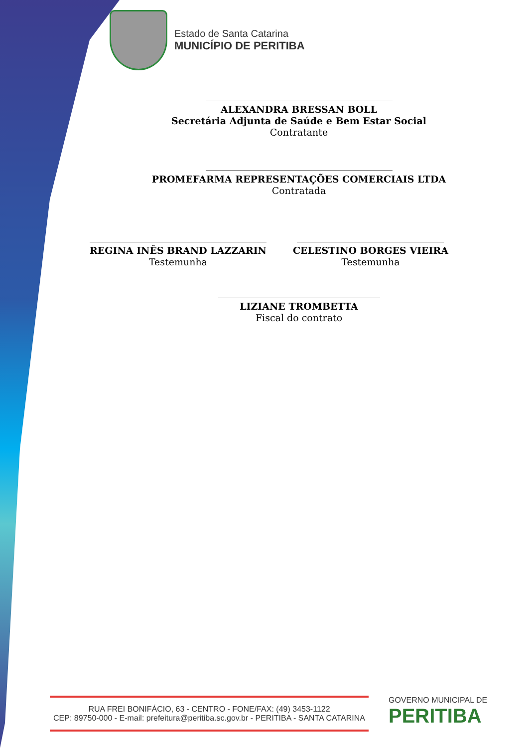Estado de Santa Catarina
MUNICÍPIO DE PERITIBA
ALEXANDRA BRESSAN BOLL
Secretária Adjunta de Saúde e Bem Estar Social
Contratante
PROMEFARMA REPRESENTAÇÕES COMERCIAIS LTDA
Contratada
REGINA INÊS BRAND LAZZARIN
Testemunha
CELESTINO BORGES VIEIRA
Testemunha
LIZIANE TROMBETTA
Fiscal do contrato
RUA FREI BONIFÁCIO, 63 - CENTRO - FONE/FAX: (49) 3453-1122
CEP: 89750-000 - E-mail: prefeitura@peritiba.sc.gov.br - PERITIBA - SANTA CATARINA
GOVERNO MUNICIPAL DE
PERITIBA